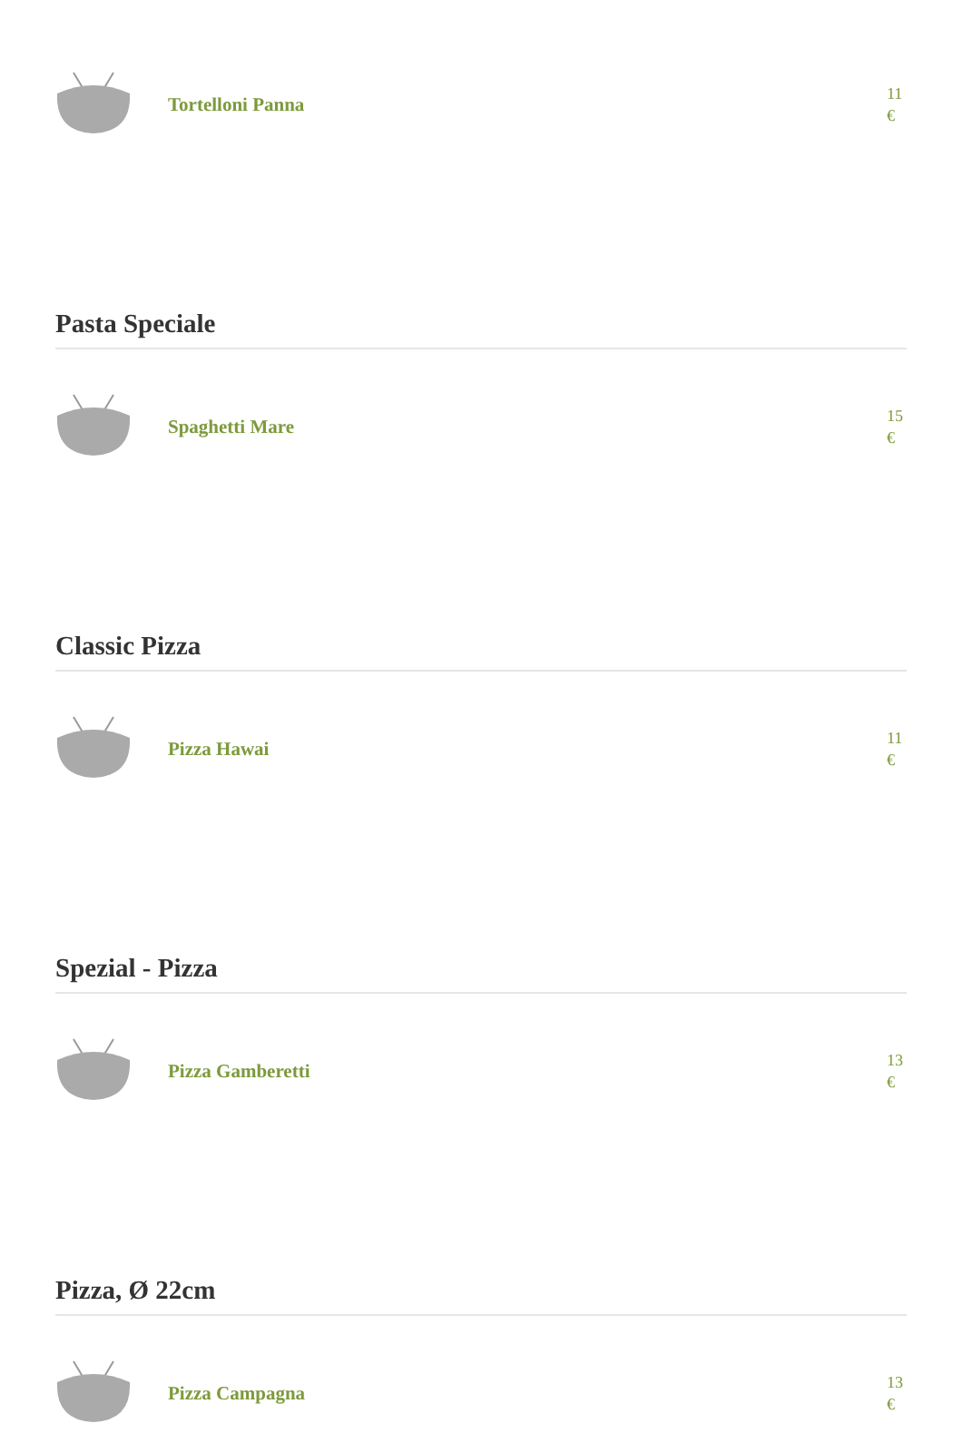Tortelloni Panna 11 €
Pasta Speciale
Spaghetti Mare 15 €
Classic Pizza
Pizza Hawai 11 €
Spezial - Pizza
Pizza Gamberetti 13 €
Pizza, Ø 22cm
Pizza Campagna 13 €